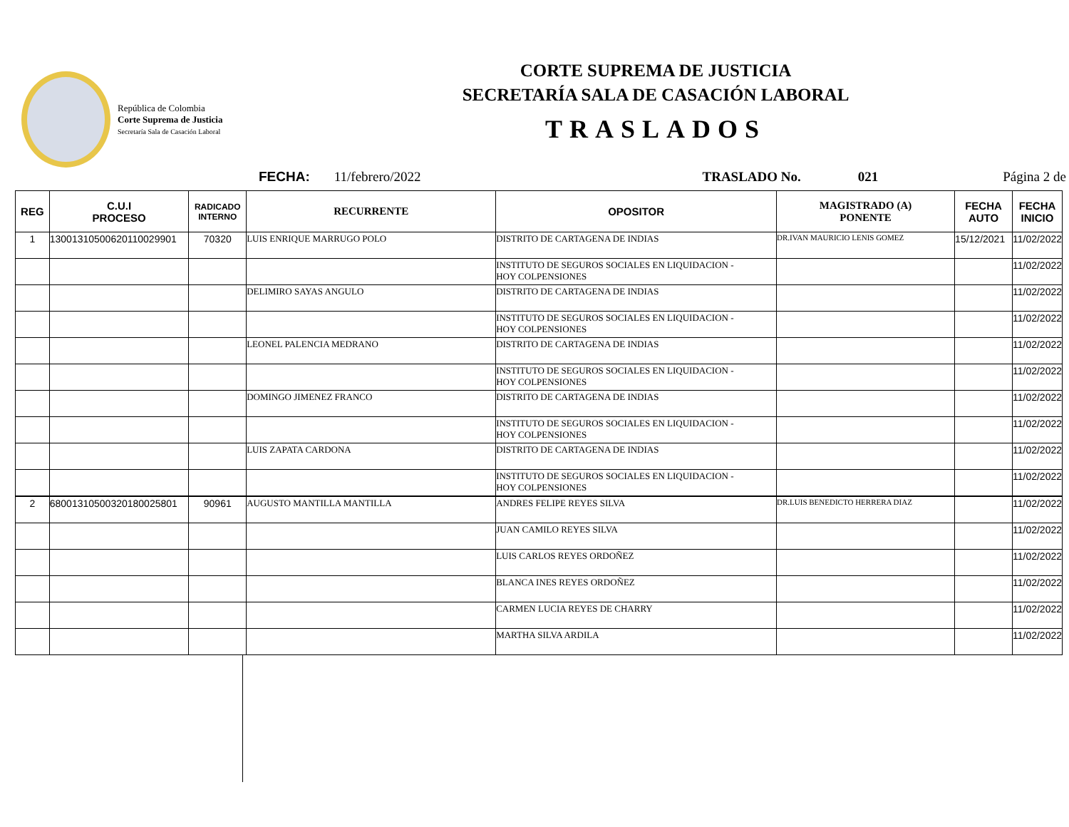República de Colombia
Corte Suprema de Justicia
Secretaría Sala de Casación Laboral
CORTE SUPREMA DE JUSTICIA
SECRETARÍA SALA DE CASACIÓN LABORAL
TRASLADOS
FECHA: 11/febrero/2022 TRASLADO No. 021 Página 2 de
| REG | C.U.I PROCESO | RADICADO INTERNO | RECURRENTE | OPOSITOR | MAGISTRADO (A) PONENTE | FECHA AUTO | FECHA INICIO |
| --- | --- | --- | --- | --- | --- | --- | --- |
| 1 | 13001310500620110029901 | 70320 | LUIS ENRIQUE MARRUGO POLO | DISTRITO DE CARTAGENA DE INDIAS | DR.IVAN MAURICIO LENIS GOMEZ | 15/12/2021 | 11/02/2022 |
| | | | | INSTITUTO DE SEGUROS SOCIALES EN LIQUIDACION - HOY COLPENSIONES | | | 11/02/2022 |
| | | | DELIMIRO SAYAS ANGULO | DISTRITO DE CARTAGENA DE INDIAS | | | 11/02/2022 |
| | | | | INSTITUTO DE SEGUROS SOCIALES EN LIQUIDACION - HOY COLPENSIONES | | | 11/02/2022 |
| | | | LEONEL PALENCIA MEDRANO | DISTRITO DE CARTAGENA DE INDIAS | | | 11/02/2022 |
| | | | | INSTITUTO DE SEGUROS SOCIALES EN LIQUIDACION - HOY COLPENSIONES | | | 11/02/2022 |
| | | | DOMINGO JIMENEZ FRANCO | DISTRITO DE CARTAGENA DE INDIAS | | | 11/02/2022 |
| | | | | INSTITUTO DE SEGUROS SOCIALES EN LIQUIDACION - HOY COLPENSIONES | | | 11/02/2022 |
| | | | LUIS ZAPATA CARDONA | DISTRITO DE CARTAGENA DE INDIAS | | | 11/02/2022 |
| | | | | INSTITUTO DE SEGUROS SOCIALES EN LIQUIDACION - HOY COLPENSIONES | | | 11/02/2022 |
| 2 | 68001310500320180025801 | 90961 | AUGUSTO MANTILLA MANTILLA | ANDRES FELIPE REYES SILVA | DR.LUIS BENEDICTO HERRERA DIAZ | | 11/02/2022 |
| | | | | JUAN CAMILO REYES SILVA | | | 11/02/2022 |
| | | | | LUIS CARLOS REYES ORDOÑEZ | | | 11/02/2022 |
| | | | | BLANCA INES REYES ORDOÑEZ | | | 11/02/2022 |
| | | | | CARMEN LUCIA REYES DE CHARRY | | | 11/02/2022 |
| | | | | MARTHA SILVA ARDILA | | | 11/02/2022 |